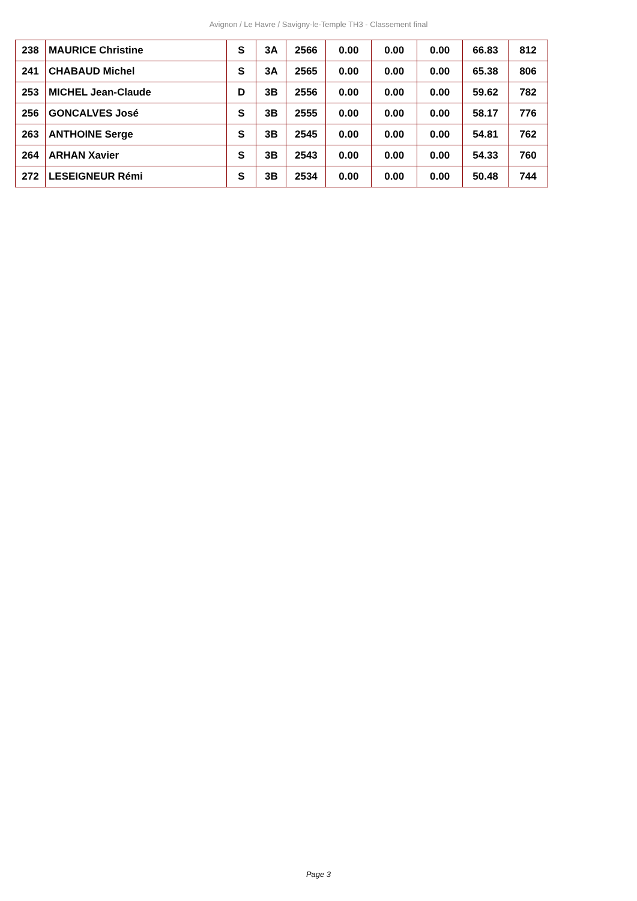Avignon / Le Havre / Savigny-le-Temple TH3 - Classement final
| 238 | MAURICE Christine | S | 3A | 2566 | 0.00 | 0.00 | 0.00 | 66.83 | 812 |
| 241 | CHABAUD Michel | S | 3A | 2565 | 0.00 | 0.00 | 0.00 | 65.38 | 806 |
| 253 | MICHEL Jean-Claude | D | 3B | 2556 | 0.00 | 0.00 | 0.00 | 59.62 | 782 |
| 256 | GONCALVES José | S | 3B | 2555 | 0.00 | 0.00 | 0.00 | 58.17 | 776 |
| 263 | ANTHOINE Serge | S | 3B | 2545 | 0.00 | 0.00 | 0.00 | 54.81 | 762 |
| 264 | ARHAN Xavier | S | 3B | 2543 | 0.00 | 0.00 | 0.00 | 54.33 | 760 |
| 272 | LESEIGNEUR Rémi | S | 3B | 2534 | 0.00 | 0.00 | 0.00 | 50.48 | 744 |
Page 3